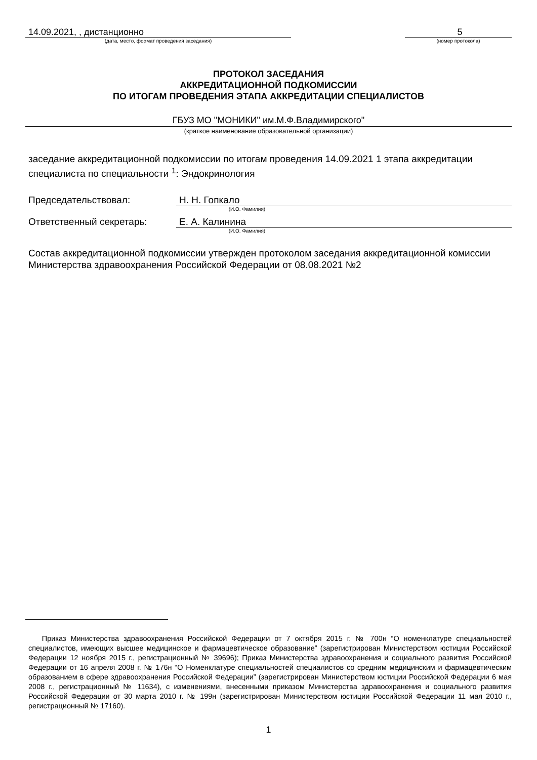14.09.2021, , дистанционно
(дата, место, формат проведения заседания)
5
(номер протокола)
ПРОТОКОЛ ЗАСЕДАНИЯ
АККРЕДИТАЦИОННОЙ ПОДКОМИССИИ
ПО ИТОГАМ ПРОВЕДЕНИЯ ЭТАПА АККРЕДИТАЦИИ СПЕЦИАЛИСТОВ
ГБУЗ МО "МОНИКИ" им.М.Ф.Владимирского"
(краткое наименование образовательной организации)
заседание аккредитационной подкомиссии по итогам проведения 14.09.2021 1 этапа аккредитации специалиста по специальности <sup>1</sup>: Эндокринология
Председательствовал:
Н. Н. Гопкало
(И.О. Фамилия)
Ответственный секретарь:
Е. А. Калинина
(И.О. Фамилия)
Состав аккредитационной подкомиссии утвержден протоколом заседания аккредитационной комиссии Министерства здравоохранения Российской Федерации от 08.08.2021 №2
Приказ Министерства здравоохранения Российской Федерации от 7 октября 2015 г. № 700н “О номенклатуре специальностей специалистов, имеющих высшее медицинское и фармацевтическое образование” (зарегистрирован Министерством юстиции Российской Федерации 12 ноября 2015 г., регистрационный № 39696); Приказ Министерства здравоохранения и социального развития Российской Федерации от 16 апреля 2008 г. № 176н “О Номенклатуре специальностей специалистов со средним медицинским и фармацевтическим образованием в сфере здравоохранения Российской Федерации” (зарегистрирован Министерством юстиции Российской Федерации 6 мая 2008 г., регистрационный № 11634), с изменениями, внесенными приказом Министерства здравоохранения и социального развития Российской Федерации от 30 марта 2010 г. № 199н (зарегистрирован Министерством юстиции Российской Федерации 11 мая 2010 г., регистрационный № 17160).
1